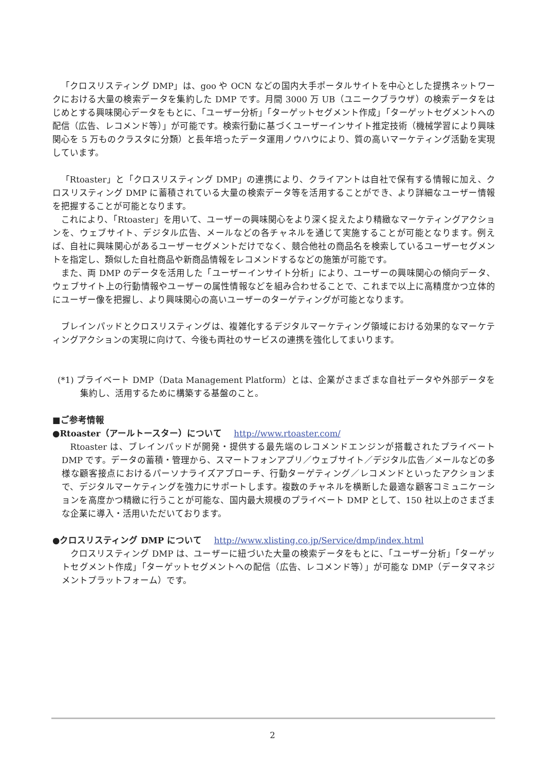「クロスリスティング DMP」は、goo や OCN などの国内大手ポータルサイトを中心とした提携ネットワークにおける大量の検索データを集約した DMP です。月間 3000 万 UB（ユニークブラウザ）の検索データをはじめとする興味関心データをもとに、「ユーザー分析」「ターゲットセグメント作成」「ターゲットセグメントへの配信（広告、レコメンド等）」が可能です。検索行動に基づくユーザーインサイト推定技術（機械学習により興味関心を 5 万ものクラスタに分類）と長年培ったデータ運用ノウハウにより、質の高いマーケティング活動を実現しています。
「Rtoaster」と「クロスリスティング DMP」の連携により、クライアントは自社で保有する情報に加え、クロスリスティング DMP に蓄積されている大量の検索データ等を活用することができ、より詳細なユーザー情報を把握することが可能となります。
これにより、「Rtoaster」を用いて、ユーザーの興味関心をより深く捉えたより精緻なマーケティングアクションを、ウェブサイト、デジタル広告、メールなどの各チャネルを通じて実施することが可能となります。例えば、自社に興味関心があるユーザーセグメントだけでなく、競合他社の商品名を検索しているユーザーセグメントを指定し、類似した自社商品や新商品情報をレコメンドするなどの施策が可能です。
また、両 DMP のデータを活用した「ユーザーインサイト分析」により、ユーザーの興味関心の傾向データ、ウェブサイト上の行動情報やユーザーの属性情報などを組み合わせることで、これまで以上に高精度かつ立体的にユーザー像を把握し、より興味関心の高いユーザーのターゲティングが可能となります。
ブレインパッドとクロスリスティングは、複雑化するデジタルマーケティング領域における効果的なマーケティングアクションの実現に向けて、今後も両社のサービスの連携を強化してまいります。
(*1) プライベート DMP（Data Management Platform）とは、企業がさまざまな自社データや外部データを集約し、活用するために構築する基盤のこと。
■ご参考情報
●Rtoaster（アールトースター）について http://www.rtoaster.com/
Rtoaster は、ブレインパッドが開発・提供する最先端のレコメンドエンジンが搭載されたプライベート DMP です。データの蓄積・管理から、スマートフォンアプリ／ウェブサイト／デジタル広告／メールなどの多様な顧客接点におけるパーソナライズアプローチ、行動ターゲティング／レコメンドといったアクションまで、デジタルマーケティングを強力にサポートします。複数のチャネルを横断した最適な顧客コミュニケーションを高度かつ精緻に行うことが可能な、国内最大規模のプライベート DMP として、150 社以上のさまざまな企業に導入・活用いただいております。
●クロスリスティング DMP について http://www.xlisting.co.jp/Service/dmp/index.html
クロスリスティング DMP は、ユーザーに紐づいた大量の検索データをもとに、「ユーザー分析」「ターゲットセグメント作成」「ターゲットセグメントへの配信（広告、レコメンド等）」が可能な DMP（データマネジメントプラットフォーム）です。
2